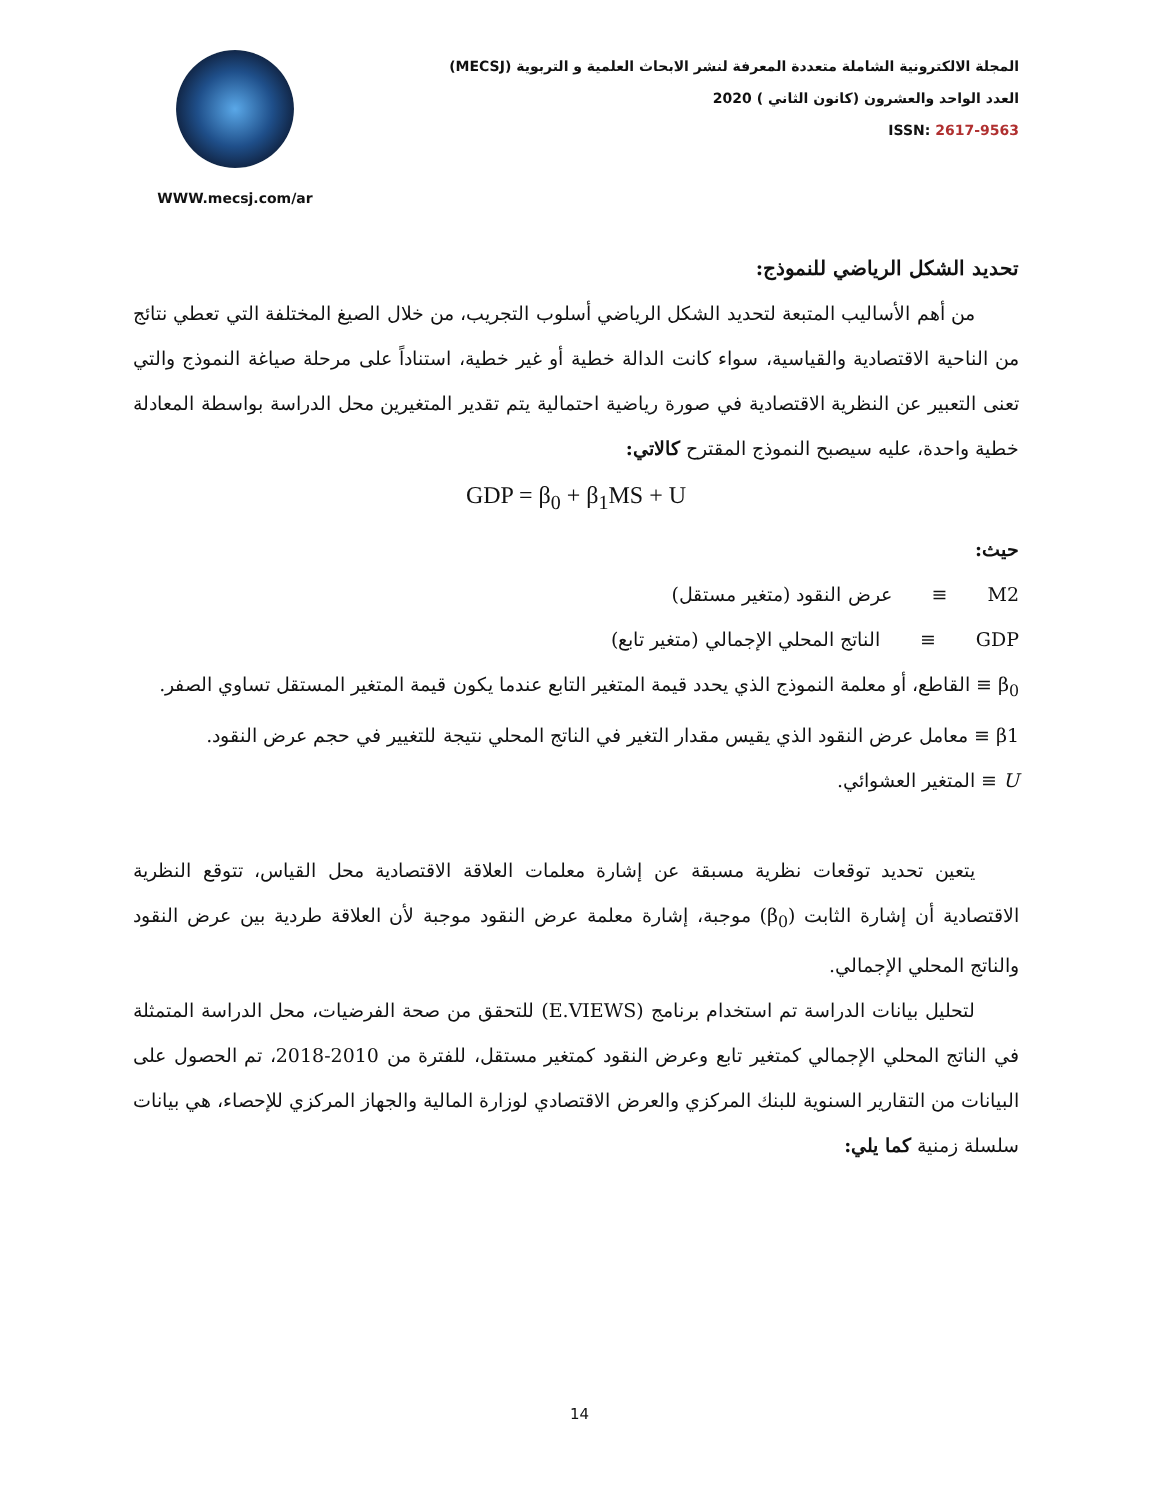WWW.mecsj.com/ar
المجلة الالكترونية الشاملة متعددة المعرفة لنشر الابحاث العلمية و التربوية (MECSJ)
العدد الواحد والعشرون (كانون الثاني ) 2020
ISSN: 2617-9563
تحديد الشكل الرياضي للنموذج:
من أهم الأساليب المتبعة لتحديد الشكل الرياضي أسلوب التجريب، من خلال الصيغ المختلفة التي تعطي نتائج من الناحية الاقتصادية والقياسية، سواء كانت الدالة خطية أو غير خطية، استناداً على مرحلة صياغة النموذج والتي تعنى التعبير عن النظرية الاقتصادية في صورة رياضية احتمالية يتم تقدير المتغيرين محل الدراسة بواسطة المعادلة خطية واحدة، عليه سيصبح النموذج المقترح كالاتي:
GDP = β<sub>0</sub> + β<sub>1</sub>MS + U
حيث:
M2 ≡ عرض النقود (متغير مستقل)
GDP ≡ الناتج المحلي الإجمالي (متغير تابع)
β<sub>0</sub> ≡ القاطع، أو معلمة النموذج الذي يحدد قيمة المتغير التابع عندما يكون قيمة المتغير المستقل تساوي الصفر.
β1 ≡ معامل عرض النقود الذي يقيس مقدار التغير في الناتج المحلي نتيجة للتغيير في حجم عرض النقود.
U ≡ المتغير العشوائي.
يتعين تحديد توقعات نظرية مسبقة عن إشارة معلمات العلاقة الاقتصادية محل القياس، تتوقع النظرية الاقتصادية أن إشارة الثابت (β<sub>0</sub>) موجبة، إشارة معلمة عرض النقود موجبة لأن العلاقة طردية بين عرض النقود والناتج المحلي الإجمالي.
لتحليل بيانات الدراسة تم استخدام برنامج (E.VIEWS) للتحقق من صحة الفرضيات، محل الدراسة المتمثلة في الناتج المحلي الإجمالي كمتغير تابع وعرض النقود كمتغير مستقل، للفترة من 2010-2018، تم الحصول على البيانات من التقارير السنوية للبنك المركزي والعرض الاقتصادي لوزارة المالية والجهاز المركزي للإحصاء، هي بيانات سلسلة زمنية كما يلي:
14